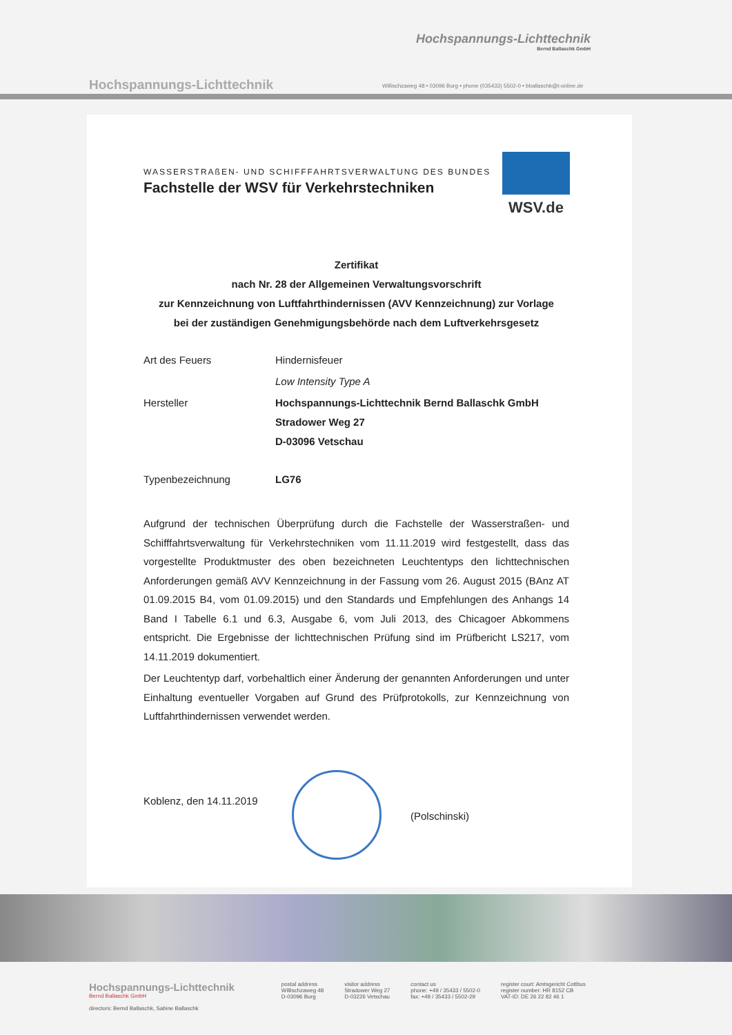Hochspannungs-Lichttechnik
Bernd Ballaschk GmbH
Hochspannungs-Lichttechnik
Willischzaweg 48 • 03096 Burg • phone (035433) 5502-0 • bballaschk@t-online.de
WASSERSTRAßEN- UND SCHIFFFAHRTSVERWALTUNG DES BUNDES
Fachstelle der WSV für Verkehrstechniken
WSV.de
Zertifikat
nach Nr. 28 der Allgemeinen Verwaltungsvorschrift
zur Kennzeichnung von Luftfahrthindernissen (AVV Kennzeichnung) zur Vorlage
bei der zuständigen Genehmigungsbehörde nach dem Luftverkehrsgesetz
Art des Feuers Hindernisfeuer
Low Intensity Type A
Hersteller Hochspannungs-Lichttechnik Bernd Ballaschk GmbH
Stradower Weg 27
D-03096 Vetschau
Typenbezeichnung LG76
Aufgrund der technischen Überprüfung durch die Fachstelle der Wasserstraßen- und Schifffahrtsverwaltung für Verkehrstechniken vom 11.11.2019 wird festgestellt, dass das vorgestellte Produktmuster des oben bezeichneten Leuchtentyps den lichttechnischen Anforderungen gemäß AVV Kennzeichnung in der Fassung vom 26. August 2015 (BAnz AT 01.09.2015 B4, vom 01.09.2015) und den Standards und Empfehlungen des Anhangs 14 Band I Tabelle 6.1 und 6.3, Ausgabe 6, vom Juli 2013, des Chicagoer Abkommens entspricht. Die Ergebnisse der lichttechnischen Prüfung sind im Prüfbericht LS217, vom 14.11.2019 dokumentiert.
Der Leuchtentyp darf, vorbehaltlich einer Änderung der genannten Anforderungen und unter Einhaltung eventueller Vorgaben auf Grund des Prüfprotokolls, zur Kennzeichnung von Luftfahrthindernissen verwendet werden.
Koblenz, den 14.11.2019
(Polschinski)
Hochspannungs-Lichttechnik
Bernd Ballaschk GmbH
directors: Bernd Ballaschk, Sabine Ballaschk
postal address
Willischzaweg 48
D-03096 Burg
visitor address
Stradower Weg 27
D-03226 Vetschau
contact us
phone: +49 / 35433 / 5502-0
fax: +49 / 35433 / 5502-29
register court: Amtsgericht Cottbus
register number: HR 8152 CB
VAT-ID: DE 26 22 82 46 1